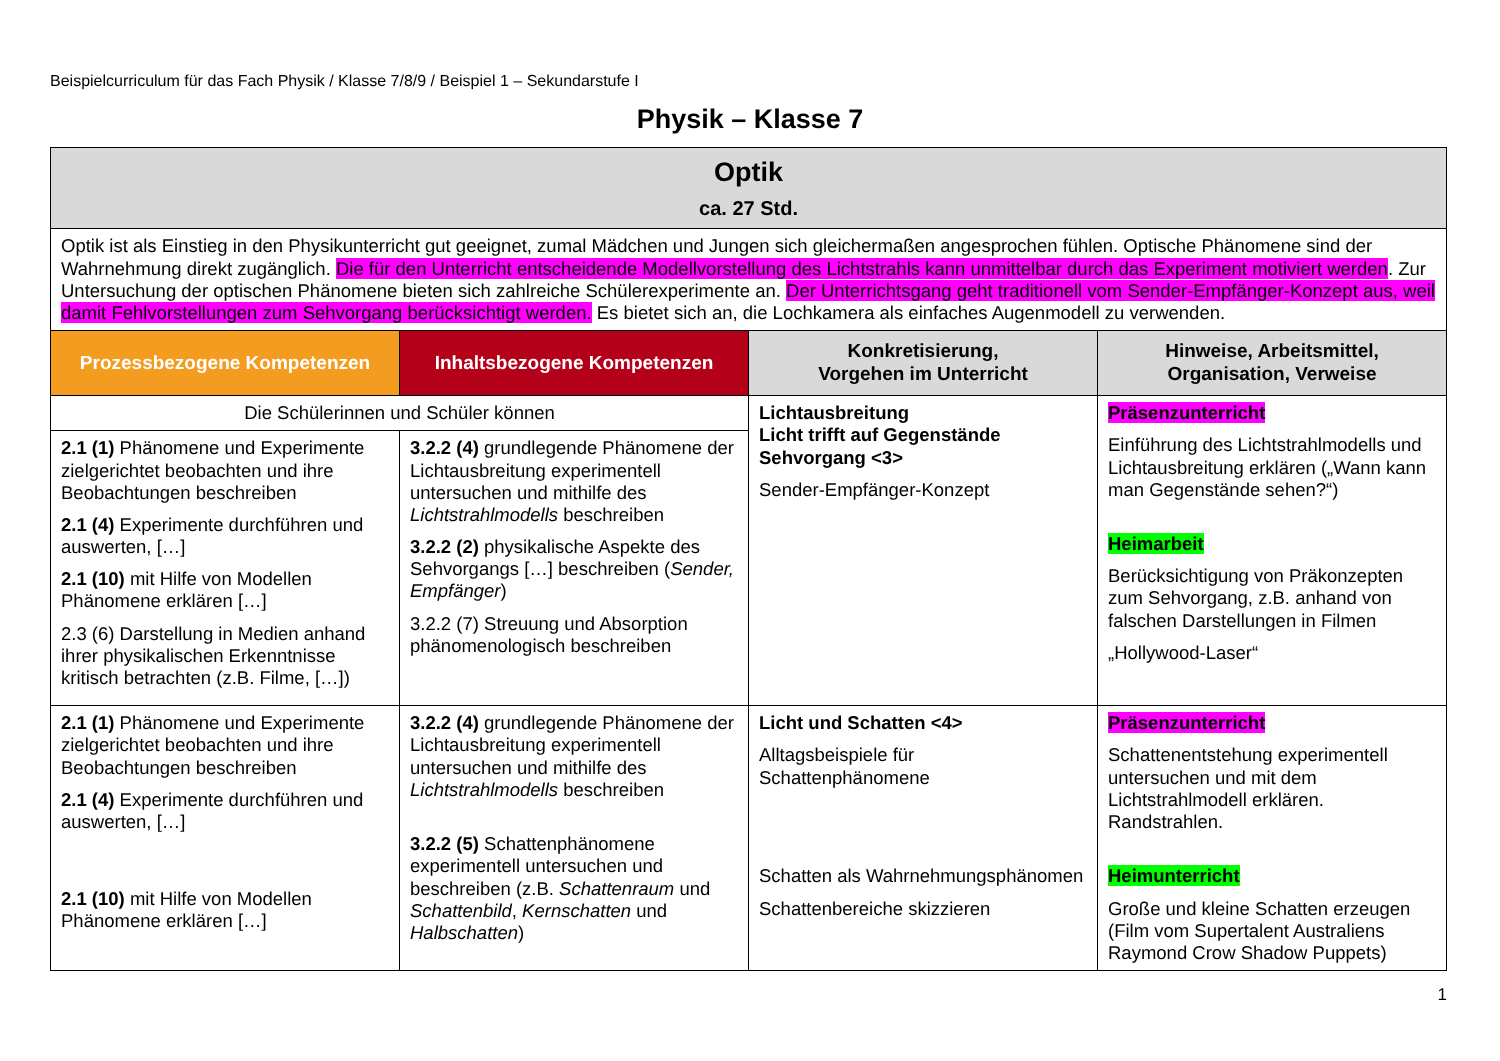Beispielcurriculum für das Fach Physik / Klasse 7/8/9 / Beispiel 1 – Sekundarstufe I
Physik – Klasse 7
| Optik ca. 27 Std. | | | |
| Optik ist als Einstieg in den Physikunterricht gut geeignet, zumal Mädchen und Jungen sich gleichermaßen angesprochen fühlen. Optische Phänomene sind der Wahrnehmung direkt zugänglich. Die für den Unterricht entscheidende Modellvorstellung des Lichtstrahls kann unmittelbar durch das Experiment motiviert werden . Zur Untersuchung der optischen Phänomene bieten sich zahlreiche Schülerexperimente an. Der Unterrichtsgang geht traditionell vom Sender-Empfänger-Konzept aus, weil damit Fehlvorstellungen zum Sehvorgang berücksichtigt werden. Es bietet sich an, die Lochkamera als einfaches Augenmodell zu verwenden. | | | |
| Prozessbezogene Kompetenzen | Inhaltsbezogene Kompetenzen | Konkretisierung, Vorgehen im Unterricht | Hinweise, Arbeitsmittel, Organisation, Verweise |
| Die Schülerinnen und Schüler können | | Lichtausbreitung Licht trifft auf Gegenstände Sehvorgang <3> Sender-Empfänger-Konzept | Präsenzunterricht Einführung des Lichtstrahlmodells und Lichtausbreitung erklären („Wann kann man Gegenstände sehen?“) Heimarbeit Berücksichtigung von Präkonzepten zum Sehvorgang, z.B. anhand von falschen Darstellungen in Filmen „Hollywood-Laser“ |
| 2.1 (1) Phänomene und Experimente zielgerichtet beobachten und ihre Beobachtungen beschreiben 2.1 (4) Experimente durchführen und auswerten, […] 2.1 (10) mit Hilfe von Modellen Phänomene erklären […] 2.3 (6) Darstellung in Medien anhand ihrer physikalischen Erkenntnisse kritisch betrachten (z.B. Filme, […]) | 3.2.2 (4) grundlegende Phänomene der Lichtausbreitung experimentell untersuchen und mithilfe des Lichtstrahlmodells beschreiben 3.2.2 (2) physikalische Aspekte des Sehvorgangs […] beschreiben ( Sender, Empfänger ) 3.2.2 (7) Streuung und Absorption phänomenologisch beschreiben | | |
| 2.1 (1) Phänomene und Experimente zielgerichtet beobachten und ihre Beobachtungen beschreiben 2.1 (4) Experimente durchführen und auswerten, […] 2.1 (10) mit Hilfe von Modellen Phänomene erklären […] | 3.2.2 (4) grundlegende Phänomene der Lichtausbreitung experimentell untersuchen und mithilfe des Lichtstrahlmodells beschreiben 3.2.2 (5) Schattenphänomene experimentell untersuchen und beschreiben (z.B. Schattenraum und Schattenbild , Kernschatten und Halbschatten ) | Licht und Schatten <4> Alltagsbeispiele für Schattenphänomene Schatten als Wahrnehmungsphänomen Schattenbereiche skizzieren | Präsenzunterricht Schattenentstehung experimentell untersuchen und mit dem Lichtstrahlmodell erklären. Randstrahlen. Heimunterricht Große und kleine Schatten erzeugen (Film vom Supertalent Australiens Raymond Crow Shadow Puppets) |
1